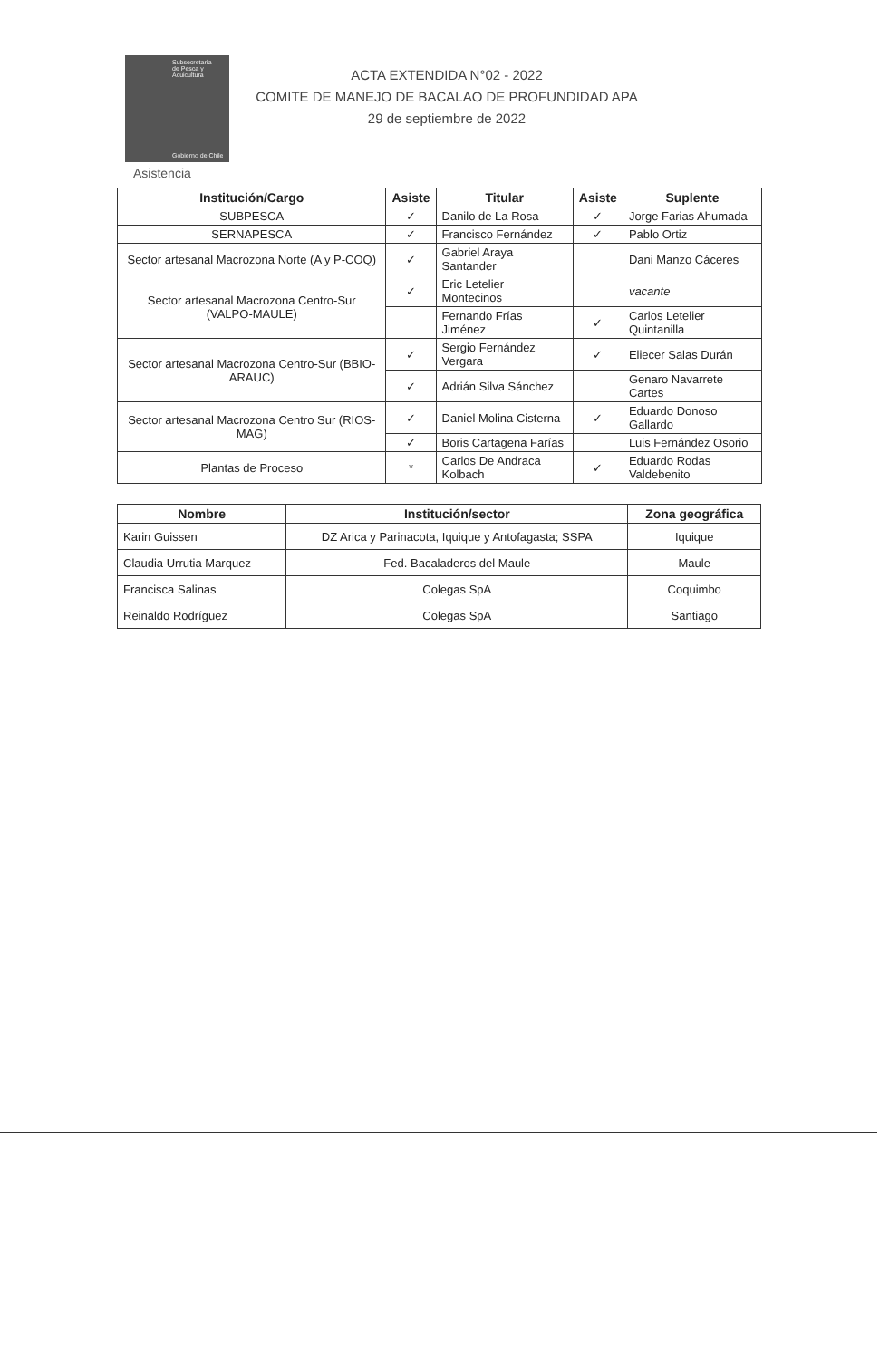Subsecretaría
de Pesca y
Acuicultura
Gobierno de Chile
ACTA EXTENDIDA N°02 - 2022
COMITE DE MANEJO DE BACALAO DE PROFUNDIDAD APA
29 de septiembre de 2022
Asistencia
| Institución/Cargo | Asiste | Titular | Asiste | Suplente |
| --- | --- | --- | --- | --- |
| SUBPESCA | ✓ | Danilo de La Rosa | ✓ | Jorge Farias Ahumada |
| SERNAPESCA | ✓ | Francisco Fernández | ✓ | Pablo Ortiz |
| Sector artesanal Macrozona Norte (A y P-COQ) | ✓ | Gabriel Araya Santander | | Dani Manzo Cáceres |
| Sector artesanal Macrozona Centro-Sur (VALPO-MAULE) | ✓ | Eric Letelier Montecinos | | vacante |
| | | Fernando Frías Jiménez | ✓ | Carlos Letelier Quintanilla |
| Sector artesanal Macrozona Centro-Sur (BBIO-ARAUC) | ✓ | Sergio Fernández Vergara | ✓ | Eliecer Salas Durán |
| | ✓ | Adrián Silva Sánchez | | Genaro Navarrete Cartes |
| Sector artesanal Macrozona Centro Sur (RIOS-MAG) | ✓ | Daniel Molina Cisterna | ✓ | Eduardo Donoso Gallardo |
| | ✓ | Boris Cartagena Farías | | Luis Fernández Osorio |
| Plantas de Proceso | * | Carlos De Andraca Kolbach | ✓ | Eduardo Rodas Valdebenito |
| Nombre | Institución/sector | Zona geográfica |
| --- | --- | --- |
| Karin Guissen | DZ Arica y Parinacota, Iquique y Antofagasta; SSPA | Iquique |
| Claudia Urrutia Marquez | Fed. Bacaladeros del Maule | Maule |
| Francisca Salinas | Colegas SpA | Coquimbo |
| Reinaldo Rodríguez | Colegas SpA | Santiago |